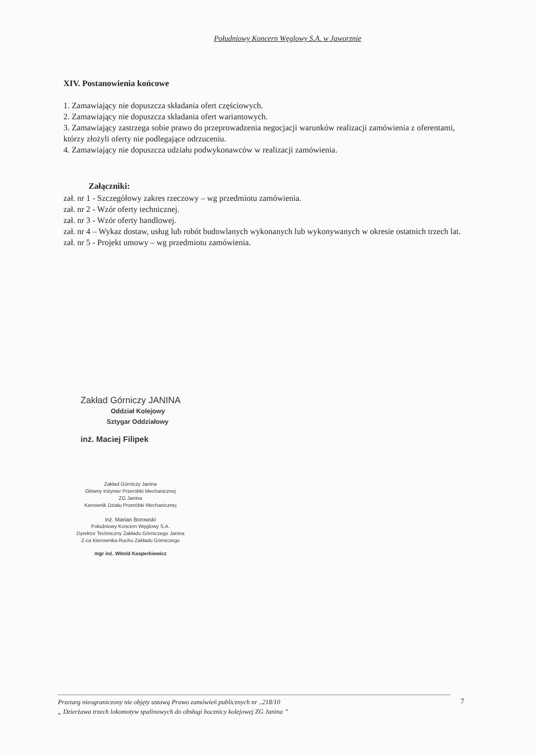Południowy Koncern Węglowy S.A. w Jaworznie
XIV. Postanowienia końcowe
1. Zamawiający nie dopuszcza składania ofert częściowych.
2. Zamawiający nie dopuszcza składania ofert wariantowych.
3. Zamawiający zastrzega sobie prawo do przeprowadzenia negocjacji warunków realizacji zamówienia z oferentami, którzy złożyli oferty nie podlegające odrzuceniu.
4. Zamawiający nie dopuszcza udziału podwykonawców w realizacji zamówienia.
Załączniki:
zał. nr 1 - Szczegółowy zakres rzeczowy – wg przedmiotu zamówienia.
zał. nr 2 - Wzór oferty technicznej.
zał. nr 3 - Wzór oferty handlowej.
zał. nr 4 – Wykaz dostaw, usług lub robót budowlanych wykonanych lub wykonywanych w okresie ostatnich trzech lat.
zał. nr 5 - Projekt umowy – wg przedmiotu zamówienia.
Zakład Górniczy JANINA
Oddział Kolejowy
Sztygar Oddziałowy
inż. Maciej Filipek
Zakład Górniczy Janina
Główny Inżynier Przeróbki Mechanicznej
ZG Janina
Kierownik Działu Przeróbki Mechanicznej
inż. Marian Borowski
Południowy Koncern Węglowy S.A.
Dyrektor Techniczny Zakładu Górniczego Janina
Z-ca Kierownika Ruchu Zakładu Górniczego
mgr inż. Witold Kasperkiewicz
Przetarg nieograniczony nie objęty ustawą Prawo zamówień publicznych nr ..218/10
„ Dzierżawa trzech lokomotyw spalinowych do obsługi bocznicy kolejowej ZG Janina ”
7